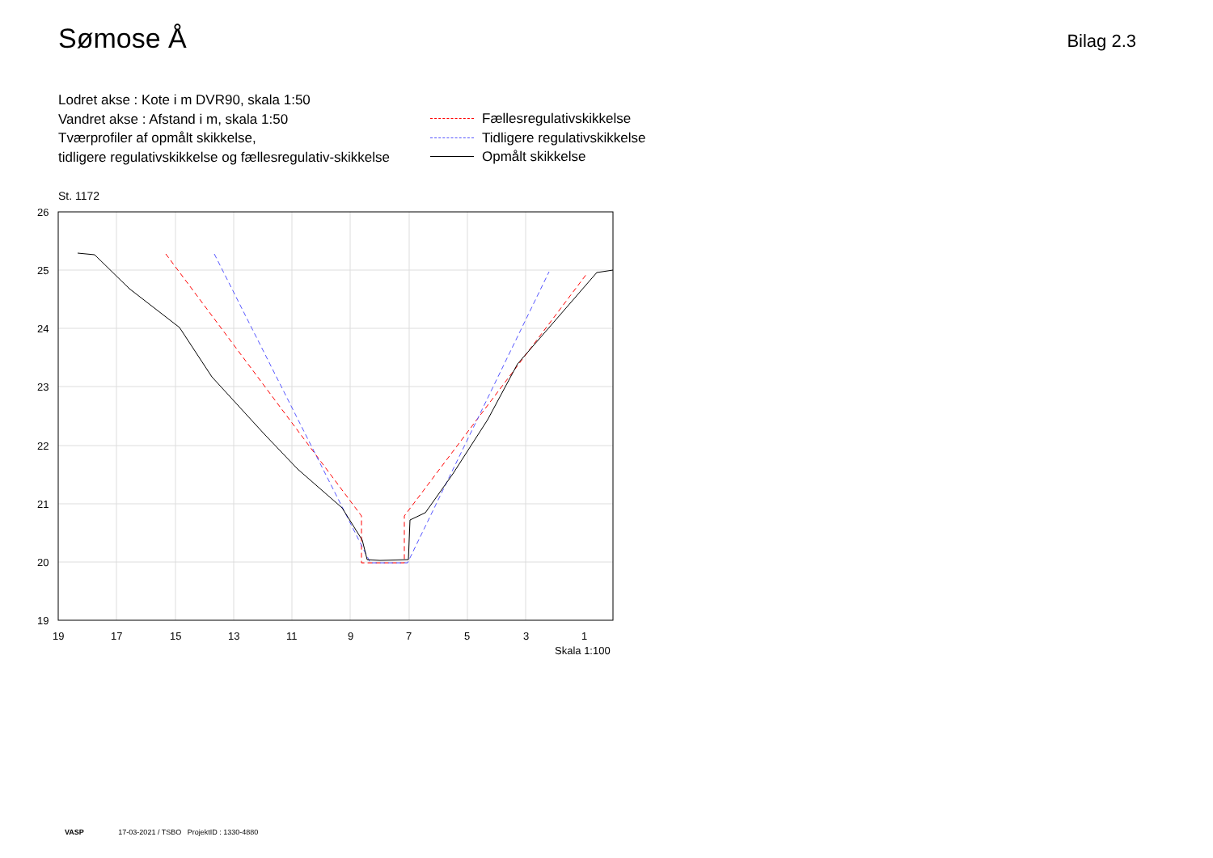Sømose Å
Bilag 2.3
Lodret akse : Kote i m DVR90, skala 1:50
Vandret akse : Afstand i m, skala 1:50
Tværprofiler af opmålt skikkelse,
tidligere regulativskikkelse og fællesregulativ-skikkelse
Fællesregulativskikkelse
Tidligere regulativskikkelse
Opmålt skikkelse
St. 1172
26
25
24
23
22
21
20
19
19
17
15
13
11
9
7
5
3
1
Skala 1:100
VASP 17-03-2021 / TSBO ProjektID : 1330-4880